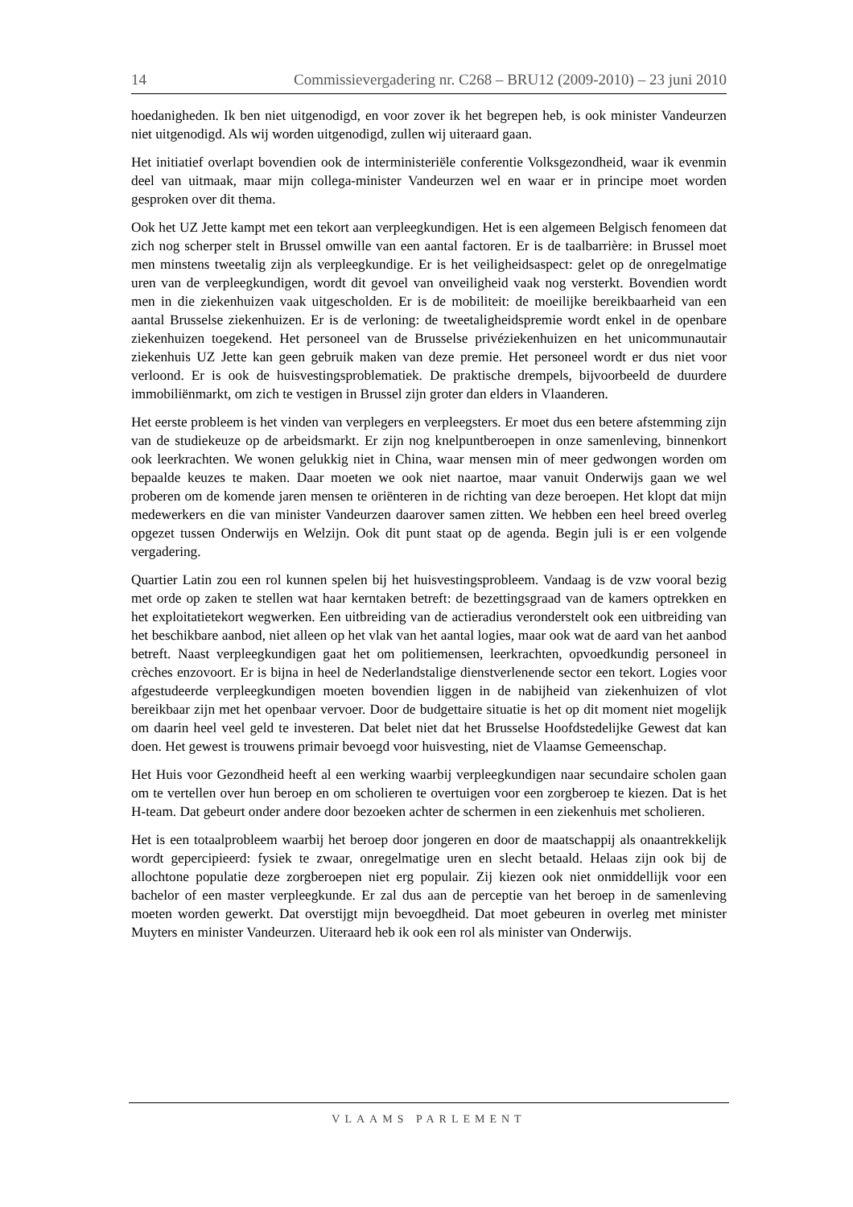14 Commissievergadering nr. C268 – BRU12 (2009-2010) – 23 juni 2010
hoedanigheden. Ik ben niet uitgenodigd, en voor zover ik het begrepen heb, is ook minister Vandeurzen niet uitgenodigd. Als wij worden uitgenodigd, zullen wij uiteraard gaan.
Het initiatief overlapt bovendien ook de interministeriële conferentie Volksgezondheid, waar ik evenmin deel van uitmaak, maar mijn collega-minister Vandeurzen wel en waar er in principe moet worden gesproken over dit thema.
Ook het UZ Jette kampt met een tekort aan verpleegkundigen. Het is een algemeen Belgisch fenomeen dat zich nog scherper stelt in Brussel omwille van een aantal factoren. Er is de taalbarrière: in Brussel moet men minstens tweetalig zijn als verpleegkundige. Er is het veiligheidsaspect: gelet op de onregelmatige uren van de verpleegkundigen, wordt dit gevoel van onveiligheid vaak nog versterkt. Bovendien wordt men in die ziekenhuizen vaak uitgescholden. Er is de mobiliteit: de moeilijke bereikbaarheid van een aantal Brusselse ziekenhuizen. Er is de verloning: de tweetaligheidspremie wordt enkel in de openbare ziekenhuizen toegekend. Het personeel van de Brusselse privéziekenhuizen en het unicommunautair ziekenhuis UZ Jette kan geen gebruik maken van deze premie. Het personeel wordt er dus niet voor verloond. Er is ook de huisvestingsproblematiek. De praktische drempels, bijvoorbeeld de duurdere immobiliënmarkt, om zich te vestigen in Brussel zijn groter dan elders in Vlaanderen.
Het eerste probleem is het vinden van verplegers en verpleegsters. Er moet dus een betere afstemming zijn van de studiekeuze op de arbeidsmarkt. Er zijn nog knelpuntberoepen in onze samenleving, binnenkort ook leerkrachten. We wonen gelukkig niet in China, waar mensen min of meer gedwongen worden om bepaalde keuzes te maken. Daar moeten we ook niet naartoe, maar vanuit Onderwijs gaan we wel proberen om de komende jaren mensen te oriënteren in de richting van deze beroepen. Het klopt dat mijn medewerkers en die van minister Vandeurzen daarover samen zitten. We hebben een heel breed overleg opgezet tussen Onderwijs en Welzijn. Ook dit punt staat op de agenda. Begin juli is er een volgende vergadering.
Quartier Latin zou een rol kunnen spelen bij het huisvestingsprobleem. Vandaag is de vzw vooral bezig met orde op zaken te stellen wat haar kerntaken betreft: de bezettingsgraad van de kamers optrekken en het exploitatietekort wegwerken. Een uitbreiding van de actieradius veronderstelt ook een uitbreiding van het beschikbare aanbod, niet alleen op het vlak van het aantal logies, maar ook wat de aard van het aanbod betreft. Naast verpleegkundigen gaat het om politiemensen, leerkrachten, opvoedkundig personeel in crèches enzovoort. Er is bijna in heel de Nederlandstalige dienstverlenende sector een tekort. Logies voor afgestudeerde verpleegkundigen moeten bovendien liggen in de nabijheid van ziekenhuizen of vlot bereikbaar zijn met het openbaar vervoer. Door de budgettaire situatie is het op dit moment niet mogelijk om daarin heel veel geld te investeren. Dat belet niet dat het Brusselse Hoofdstedelijke Gewest dat kan doen. Het gewest is trouwens primair bevoegd voor huisvesting, niet de Vlaamse Gemeenschap.
Het Huis voor Gezondheid heeft al een werking waarbij verpleegkundigen naar secundaire scholen gaan om te vertellen over hun beroep en om scholieren te overtuigen voor een zorgberoep te kiezen. Dat is het H-team. Dat gebeurt onder andere door bezoeken achter de schermen in een ziekenhuis met scholieren.
Het is een totaalprobleem waarbij het beroep door jongeren en door de maatschappij als onaantrekkelijk wordt gepercipieerd: fysiek te zwaar, onregelmatige uren en slecht betaald. Helaas zijn ook bij de allochtone populatie deze zorgberoepen niet erg populair. Zij kiezen ook niet onmiddellijk voor een bachelor of een master verpleegkunde. Er zal dus aan de perceptie van het beroep in de samenleving moeten worden gewerkt. Dat overstijgt mijn bevoegdheid. Dat moet gebeuren in overleg met minister Muyters en minister Vandeurzen. Uiteraard heb ik ook een rol als minister van Onderwijs.
VLAAMS PARLEMENT